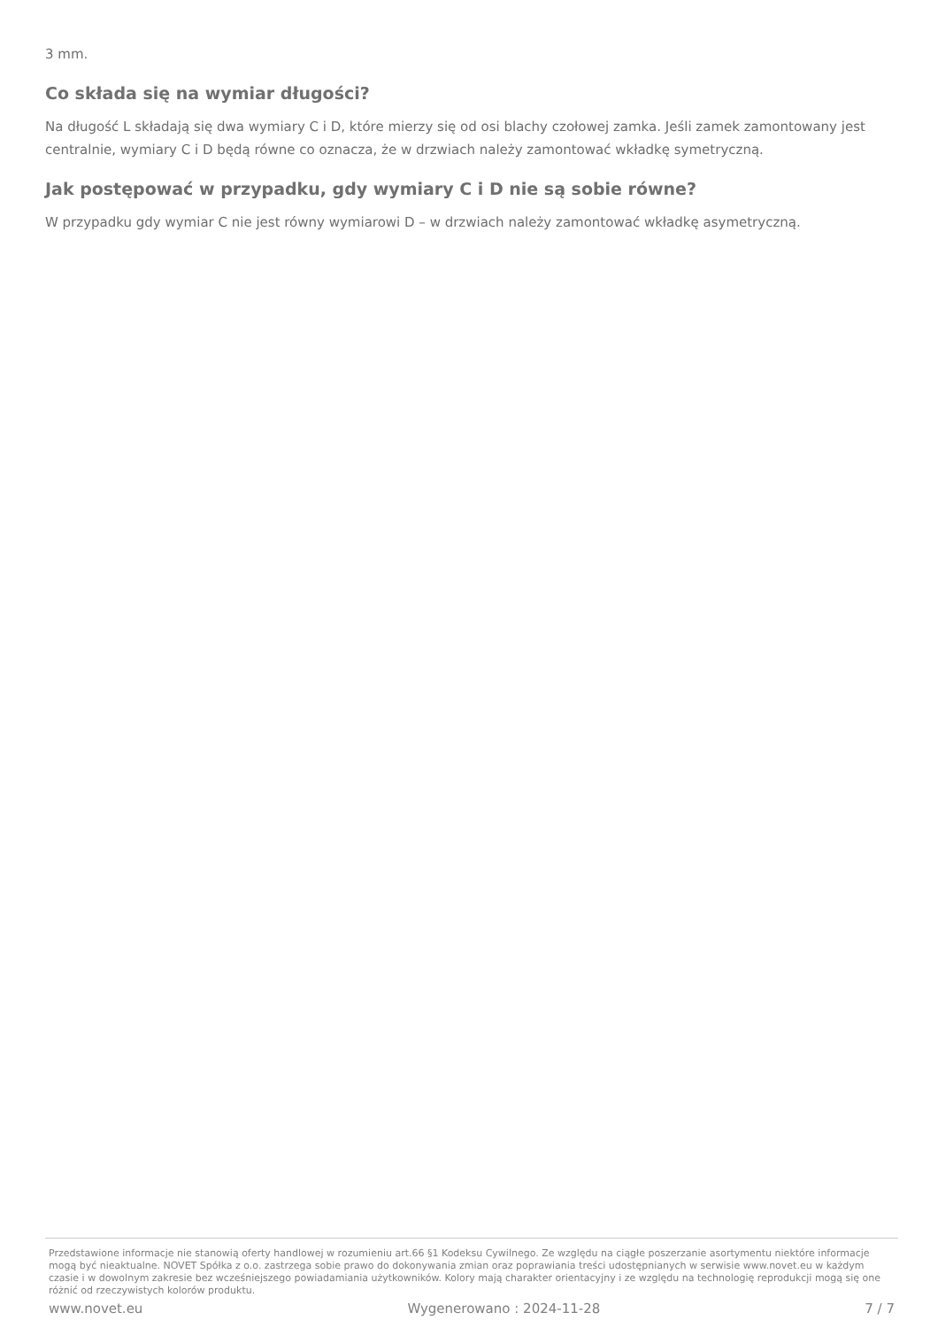3 mm.
Co składa się na wymiar długości?
Na długość L składają się dwa wymiary C i D, które mierzy się od osi blachy czołowej zamka. Jeśli zamek zamontowany jest centralnie, wymiary C i D będą równe co oznacza, że w drzwiach należy zamontować wkładkę symetryczną.
Jak postępować w przypadku, gdy wymiary C i D nie są sobie równe?
W przypadku gdy wymiar C nie jest równy wymiarowi D – w drzwiach należy zamontować wkładkę asymetryczną.
Przedstawione informacje nie stanowią oferty handlowej w rozumieniu art.66 §1 Kodeksu Cywilnego. Ze względu na ciągłe poszerzanie asortymentu niektóre informacje mogą być nieaktualne. NOVET Spółka z o.o. zastrzega sobie prawo do dokonywania zmian oraz poprawiania treści udostępnianych w serwisie www.novet.eu w każdym czasie i w dowolnym zakresie bez wcześniejszego powiadamiania użytkowników. Kolory mają charakter orientacyjny i ze względu na technologię reprodukcji mogą się one różnić od rzeczywistych kolorów produktu.
www.novet.eu Wygenerowano : 2024-11-28 7 / 7